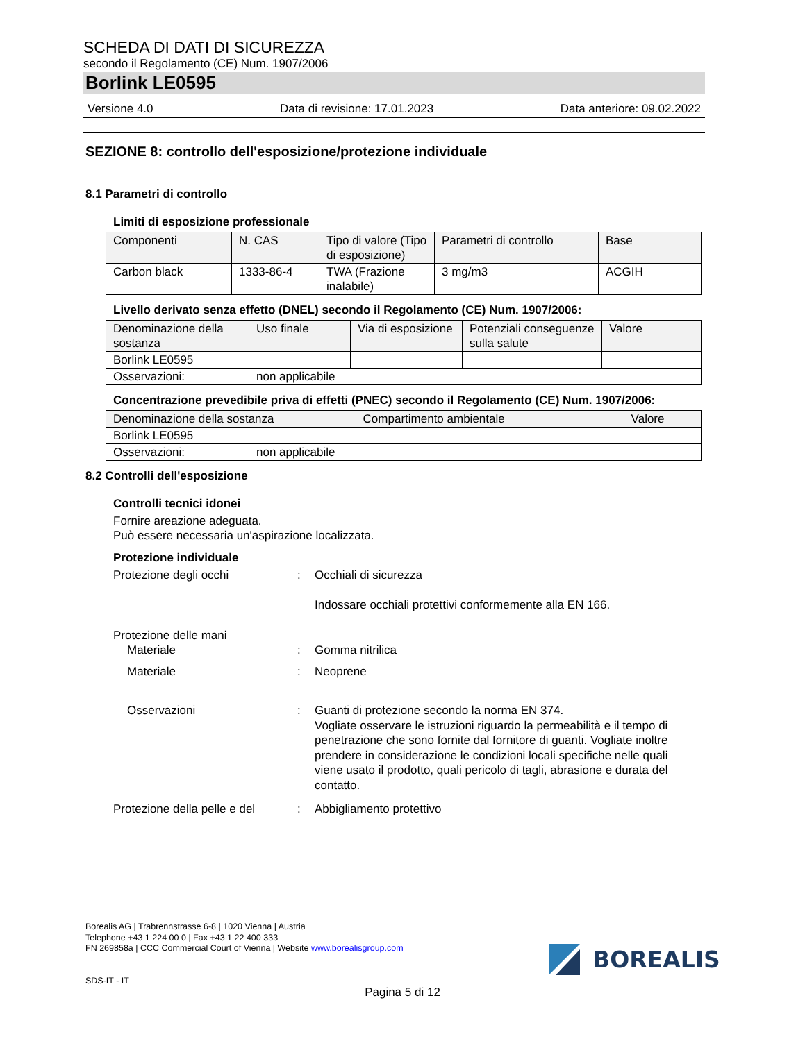SCHEDA DI DATI DI SICUREZZA
secondo il Regolamento (CE) Num. 1907/2006
Borlink LE0595
Versione 4.0 Data di revisione: 17.01.2023 Data anteriore: 09.02.2022
SEZIONE 8: controllo dell'esposizione/protezione individuale
8.1 Parametri di controllo
Limiti di esposizione professionale
| Componenti | N. CAS | Tipo di valore (Tipo di esposizione) | Parametri di controllo | Base |
| Carbon black | 1333-86-4 | TWA (Frazione inalabile) | 3 mg/m3 | ACGIH |
Livello derivato senza effetto (DNEL) secondo il Regolamento (CE) Num. 1907/2006:
| Denominazione della sostanza | Uso finale | Via di esposizione | Potenziali conseguenze sulla salute | Valore |
| Borlink LE0595 | | | | |
| Osservazioni: | non applicabile | | | |
Concentrazione prevedibile priva di effetti (PNEC) secondo il Regolamento (CE) Num. 1907/2006:
| Denominazione della sostanza | | Compartimento ambientale | Valore |
| Borlink LE0595 | | | |
| Osservazioni: | non applicabile | | |
8.2 Controlli dell'esposizione
Controlli tecnici idonei
Fornire areazione adeguata.
Può essere necessaria un'aspirazione localizzata.
Protezione individuale
Protezione degli occhi: Occhiali di sicurezza
Indossare occhiali protettivi conformemente alla EN 166.
Protezione delle mani
Materiale: Gomma nitrilica
Materiale: Neoprene
Osservazioni: Guanti di protezione secondo la norma EN 374.
Vogliate osservare le istruzioni riguardo la permeabilità e il tempo di penetrazione che sono fornite dal fornitore di guanti. Vogliate inoltre prendere in considerazione le condizioni locali specifiche nelle quali viene usato il prodotto, quali pericolo di tagli, abrasione e durata del contatto.
Protezione della pelle e del: Abbigliamento protettivo
Borealis AG | Trabrennstrasse 6-8 | 1020 Vienna | Austria
Telephone +43 1 224 00 0 | Fax +43 1 22 400 333
FN 269858a | CCC Commercial Court of Vienna | Website www.borealisgroup.com
SDS-IT - IT
BOREALIS
Pagina 5 di 12